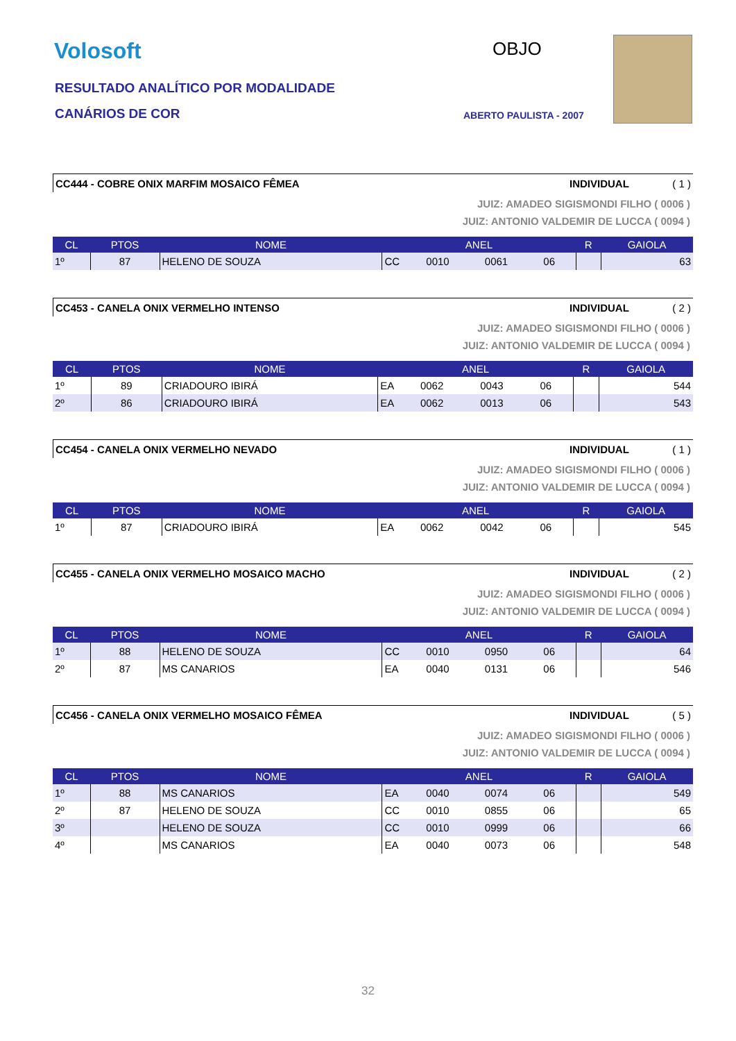Volosoft
RESULTADO ANALÍTICO POR MODALIDADE
CANÁRIOS DE COR
OBJO
ABERTO PAULISTA - 2007
CC444 - COBRE ONIX MARFIM MOSAICO FÊMEA INDIVIDUAL ( 1 )
JUIZ: AMADEO SIGISMONDI FILHO ( 0006 )
JUIZ: ANTONIO VALDEMIR DE LUCCA ( 0094 )
| CL | PTOS | NOME | ANEL | | | | R | GAIOLA |
| --- | --- | --- | --- | --- | --- | --- | --- | --- |
| 1º | 87 | HELENO DE SOUZA | CC | 0010 | 0061 | 06 | | 63 |
CC453 - CANELA ONIX VERMELHO INTENSO INDIVIDUAL ( 2 )
JUIZ: AMADEO SIGISMONDI FILHO ( 0006 )
JUIZ: ANTONIO VALDEMIR DE LUCCA ( 0094 )
| CL | PTOS | NOME | ANEL | | | | R | GAIOLA |
| --- | --- | --- | --- | --- | --- | --- | --- | --- |
| 1º | 89 | CRIADOURO IBIRÁ | EA | 0062 | 0043 | 06 | | 544 |
| 2º | 86 | CRIADOURO IBIRÁ | EA | 0062 | 0013 | 06 | | 543 |
CC454 - CANELA ONIX VERMELHO NEVADO INDIVIDUAL ( 1 )
JUIZ: AMADEO SIGISMONDI FILHO ( 0006 )
JUIZ: ANTONIO VALDEMIR DE LUCCA ( 0094 )
| CL | PTOS | NOME | ANEL | | | | R | GAIOLA |
| --- | --- | --- | --- | --- | --- | --- | --- | --- |
| 1º | 87 | CRIADOURO IBIRÁ | EA | 0062 | 0042 | 06 | | 545 |
CC455 - CANELA ONIX VERMELHO MOSAICO MACHO INDIVIDUAL ( 2 )
JUIZ: AMADEO SIGISMONDI FILHO ( 0006 )
JUIZ: ANTONIO VALDEMIR DE LUCCA ( 0094 )
| CL | PTOS | NOME | ANEL | | | | R | GAIOLA |
| --- | --- | --- | --- | --- | --- | --- | --- | --- |
| 1º | 88 | HELENO DE SOUZA | CC | 0010 | 0950 | 06 | | 64 |
| 2º | 87 | MS CANARIOS | EA | 0040 | 0131 | 06 | | 546 |
CC456 - CANELA ONIX VERMELHO MOSAICO FÊMEA INDIVIDUAL ( 5 )
JUIZ: AMADEO SIGISMONDI FILHO ( 0006 )
JUIZ: ANTONIO VALDEMIR DE LUCCA ( 0094 )
| CL | PTOS | NOME | ANEL | | | | R | GAIOLA |
| --- | --- | --- | --- | --- | --- | --- | --- | --- |
| 1º | 88 | MS CANARIOS | EA | 0040 | 0074 | 06 | | 549 |
| 2º | 87 | HELENO DE SOUZA | CC | 0010 | 0855 | 06 | | 65 |
| 3º | | HELENO DE SOUZA | CC | 0010 | 0999 | 06 | | 66 |
| 4º | | MS CANARIOS | EA | 0040 | 0073 | 06 | | 548 |
32